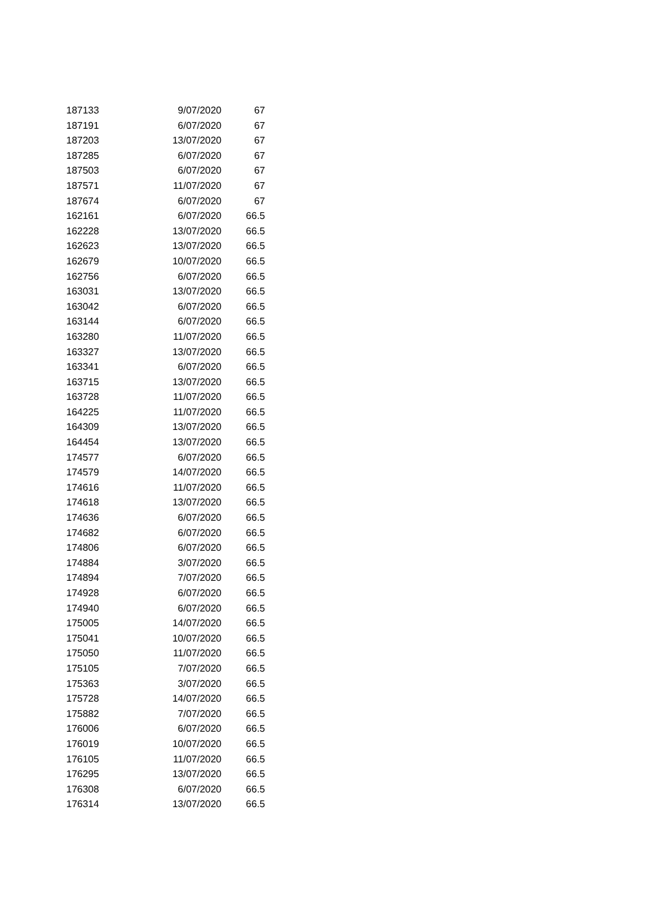| 187133 | 9/07/2020 | 67 |
| 187191 | 6/07/2020 | 67 |
| 187203 | 13/07/2020 | 67 |
| 187285 | 6/07/2020 | 67 |
| 187503 | 6/07/2020 | 67 |
| 187571 | 11/07/2020 | 67 |
| 187674 | 6/07/2020 | 67 |
| 162161 | 6/07/2020 | 66.5 |
| 162228 | 13/07/2020 | 66.5 |
| 162623 | 13/07/2020 | 66.5 |
| 162679 | 10/07/2020 | 66.5 |
| 162756 | 6/07/2020 | 66.5 |
| 163031 | 13/07/2020 | 66.5 |
| 163042 | 6/07/2020 | 66.5 |
| 163144 | 6/07/2020 | 66.5 |
| 163280 | 11/07/2020 | 66.5 |
| 163327 | 13/07/2020 | 66.5 |
| 163341 | 6/07/2020 | 66.5 |
| 163715 | 13/07/2020 | 66.5 |
| 163728 | 11/07/2020 | 66.5 |
| 164225 | 11/07/2020 | 66.5 |
| 164309 | 13/07/2020 | 66.5 |
| 164454 | 13/07/2020 | 66.5 |
| 174577 | 6/07/2020 | 66.5 |
| 174579 | 14/07/2020 | 66.5 |
| 174616 | 11/07/2020 | 66.5 |
| 174618 | 13/07/2020 | 66.5 |
| 174636 | 6/07/2020 | 66.5 |
| 174682 | 6/07/2020 | 66.5 |
| 174806 | 6/07/2020 | 66.5 |
| 174884 | 3/07/2020 | 66.5 |
| 174894 | 7/07/2020 | 66.5 |
| 174928 | 6/07/2020 | 66.5 |
| 174940 | 6/07/2020 | 66.5 |
| 175005 | 14/07/2020 | 66.5 |
| 175041 | 10/07/2020 | 66.5 |
| 175050 | 11/07/2020 | 66.5 |
| 175105 | 7/07/2020 | 66.5 |
| 175363 | 3/07/2020 | 66.5 |
| 175728 | 14/07/2020 | 66.5 |
| 175882 | 7/07/2020 | 66.5 |
| 176006 | 6/07/2020 | 66.5 |
| 176019 | 10/07/2020 | 66.5 |
| 176105 | 11/07/2020 | 66.5 |
| 176295 | 13/07/2020 | 66.5 |
| 176308 | 6/07/2020 | 66.5 |
| 176314 | 13/07/2020 | 66.5 |